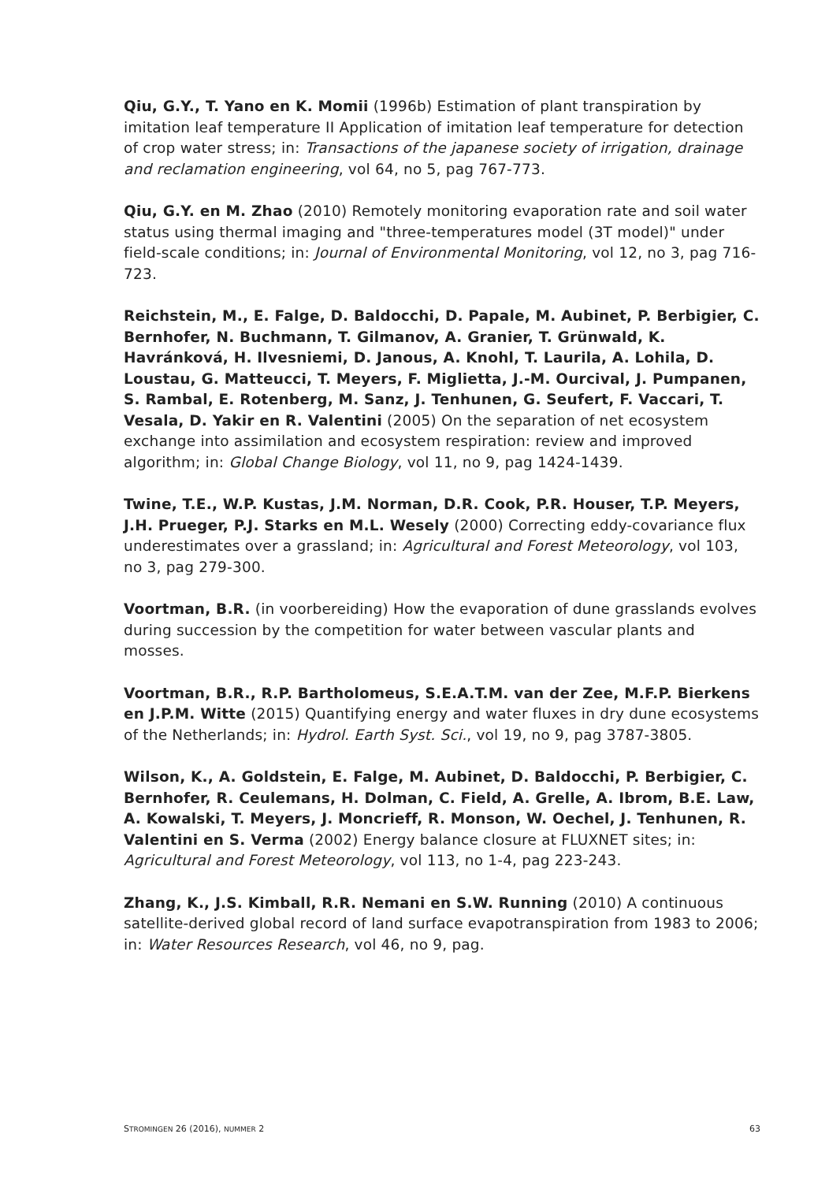Qiu, G.Y., T. Yano en K. Momii (1996b) Estimation of plant transpiration by imitation leaf temperature II Application of imitation leaf temperature for detection of crop water stress; in: Transactions of the japanese society of irrigation, drainage and reclamation engineering, vol 64, no 5, pag 767-773.
Qiu, G.Y. en M. Zhao (2010) Remotely monitoring evaporation rate and soil water status using thermal imaging and "three-temperatures model (3T model)" under field-scale conditions; in: Journal of Environmental Monitoring, vol 12, no 3, pag 716-723.
Reichstein, M., E. Falge, D. Baldocchi, D. Papale, M. Aubinet, P. Berbigier, C. Bernhofer, N. Buchmann, T. Gilmanov, A. Granier, T. Grünwald, K. Havránková, H. Ilvesniemi, D. Janous, A. Knohl, T. Laurila, A. Lohila, D. Loustau, G. Matteucci, T. Meyers, F. Miglietta, J.-M. Ourcival, J. Pumpanen, S. Rambal, E. Rotenberg, M. Sanz, J. Tenhunen, G. Seufert, F. Vaccari, T. Vesala, D. Yakir en R. Valentini (2005) On the separation of net ecosystem exchange into assimilation and ecosystem respiration: review and improved algorithm; in: Global Change Biology, vol 11, no 9, pag 1424-1439.
Twine, T.E., W.P. Kustas, J.M. Norman, D.R. Cook, P.R. Houser, T.P. Meyers, J.H. Prueger, P.J. Starks en M.L. Wesely (2000) Correcting eddy-covariance flux underestimates over a grassland; in: Agricultural and Forest Meteorology, vol 103, no 3, pag 279-300.
Voortman, B.R. (in voorbereiding) How the evaporation of dune grasslands evolves during succession by the competition for water between vascular plants and mosses.
Voortman, B.R., R.P. Bartholomeus, S.E.A.T.M. van der Zee, M.F.P. Bierkens en J.P.M. Witte (2015) Quantifying energy and water fluxes in dry dune ecosystems of the Netherlands; in: Hydrol. Earth Syst. Sci., vol 19, no 9, pag 3787-3805.
Wilson, K., A. Goldstein, E. Falge, M. Aubinet, D. Baldocchi, P. Berbigier, C. Bernhofer, R. Ceulemans, H. Dolman, C. Field, A. Grelle, A. Ibrom, B.E. Law, A. Kowalski, T. Meyers, J. Moncrieff, R. Monson, W. Oechel, J. Tenhunen, R. Valentini en S. Verma (2002) Energy balance closure at FLUXNET sites; in: Agricultural and Forest Meteorology, vol 113, no 1-4, pag 223-243.
Zhang, K., J.S. Kimball, R.R. Nemani en S.W. Running (2010) A continuous satellite-derived global record of land surface evapotranspiration from 1983 to 2006; in: Water Resources Research, vol 46, no 9, pag.
STROMINGEN 26 (2016), NUMMER 2 63